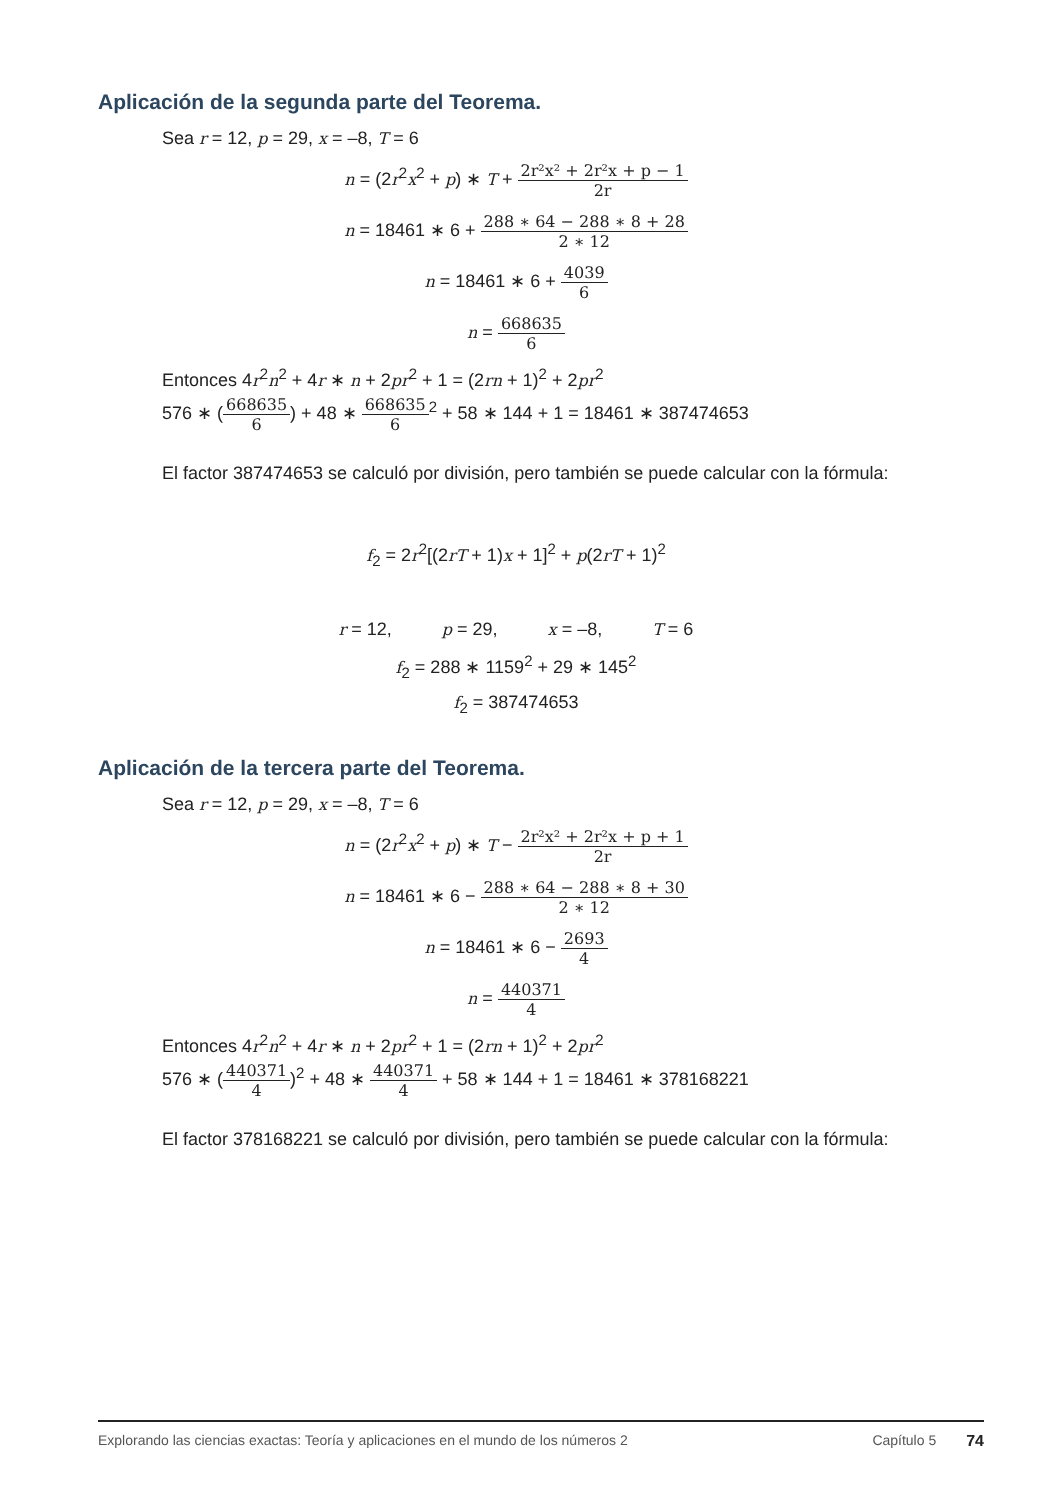Aplicación de la segunda parte del Teorema.
Sea r = 12, p = 29, x = –8, T = 6
n = (2r<sup>2</sup>x<sup>2</sup> + p) ∗ T + 2r²x² + 2r²x + p − 1 2r
n = 18461 ∗ 6 + 288 ∗ 64 − 288 ∗ 8 + 28 2 ∗ 12
n = 18461 ∗ 6 + 4039 6
n = 668635 6
Entonces 4r<sup>2</sup>n<sup>2</sup> + 4r ∗ n + 2pr<sup>2</sup> + 1 = (2rn + 1)<sup>2</sup> + 2pr<sup>2</sup>
576 ∗ (668635 6) + 48 ∗ 668635 6<sup>2</sup> + 58 ∗ 144 + 1 = 18461 ∗ 387474653
El factor 387474653 se calculó por división, pero también se puede calcular con la fórmula:
f<sub>2</sub> = 2r<sup>2</sup>[(2rT + 1)x + 1]<sup>2</sup> + p(2rT + 1)<sup>2</sup>
r = 12, p = 29, x = –8, T = 6
f<sub>2</sub> = 288 ∗ 1159<sup>2</sup> + 29 ∗ 145<sup>2</sup>
f<sub>2</sub> = 387474653
Aplicación de la tercera parte del Teorema.
Sea r = 12, p = 29, x = –8, T = 6
n = (2r<sup>2</sup>x<sup>2</sup> + p) ∗ T − 2r²x² + 2r²x + p + 1 2r
n = 18461 ∗ 6 − 288 ∗ 64 − 288 ∗ 8 + 30 2 ∗ 12
n = 18461 ∗ 6 − 2693 4
n = 440371 4
Entonces 4r<sup>2</sup>n<sup>2</sup> + 4r ∗ n + 2pr<sup>2</sup> + 1 = (2rn + 1)<sup>2</sup> + 2pr<sup>2</sup>
576 ∗ (440371 4)<sup>2</sup> + 48 ∗ 440371 4 + 58 ∗ 144 + 1 = 18461 ∗ 378168221
El factor 378168221 se calculó por división, pero también se puede calcular con la fórmula:
Explorando las ciencias exactas: Teoría y aplicaciones en el mundo de los números 2 Capítulo 5 74